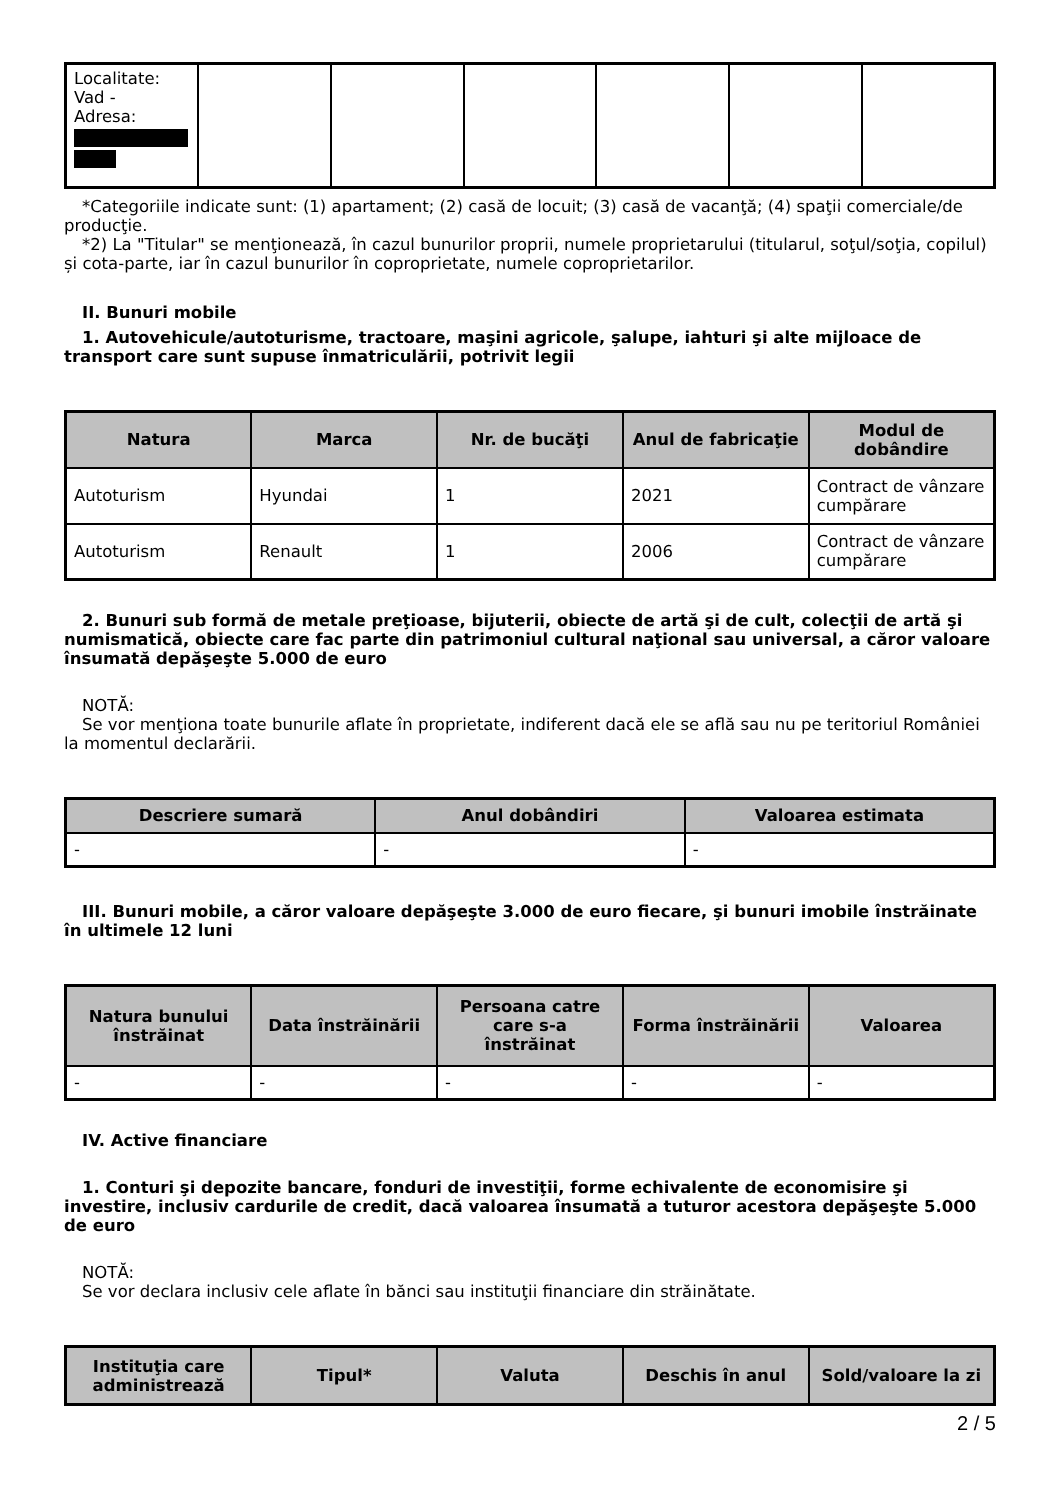| Localitate: Vad - Adresa: | | | | | | |
*Categoriile indicate sunt: (1) apartament; (2) casă de locuit; (3) casă de vacanţă; (4) spaţii comerciale/de producţie.
*2) La "Titular" se menţionează, în cazul bunurilor proprii, numele proprietarului (titularul, soţul/soţia, copilul) și cota-parte, iar în cazul bunurilor în coproprietate, numele coproprietarilor.
II. Bunuri mobile
1. Autovehicule/autoturisme, tractoare, maşini agricole, şalupe, iahturi şi alte mijloace de transport care sunt supuse înmatriculării, potrivit legii
| Natura | Marca | Nr. de bucăţi | Anul de fabricaţie | Modul de dobândire |
| --- | --- | --- | --- | --- |
| Autoturism | Hyundai | 1 | 2021 | Contract de vânzare cumpărare |
| Autoturism | Renault | 1 | 2006 | Contract de vânzare cumpărare |
2. Bunuri sub formă de metale preţioase, bijuterii, obiecte de artă şi de cult, colecţii de artă şi numismatică, obiecte care fac parte din patrimoniul cultural naţional sau universal, a căror valoare însumată depăşeşte 5.000 de euro
NOTĂ:
Se vor menţiona toate bunurile aflate în proprietate, indiferent dacă ele se află sau nu pe teritoriul României la momentul declarării.
| Descriere sumară | Anul dobândiri | Valoarea estimata |
| --- | --- | --- |
| - | - | - |
III. Bunuri mobile, a căror valoare depăşeşte 3.000 de euro fiecare, şi bunuri imobile înstrăinate în ultimele 12 luni
| Natura bunului înstrăinat | Data înstrăinării | Persoana catre care s-a înstrăinat | Forma înstrăinării | Valoarea |
| --- | --- | --- | --- | --- |
| - | - | - | - | - |
IV. Active financiare
1. Conturi şi depozite bancare, fonduri de investiţii, forme echivalente de economisire şi investire, inclusiv cardurile de credit, dacă valoarea însumată a tuturor acestora depăşeşte 5.000 de euro
NOTĂ:
Se vor declara inclusiv cele aflate în bănci sau instituţii financiare din străinătate.
| Instituţia care administrează | Tipul* | Valuta | Deschis în anul | Sold/valoare la zi |
| --- | --- | --- | --- | --- |
2 / 5